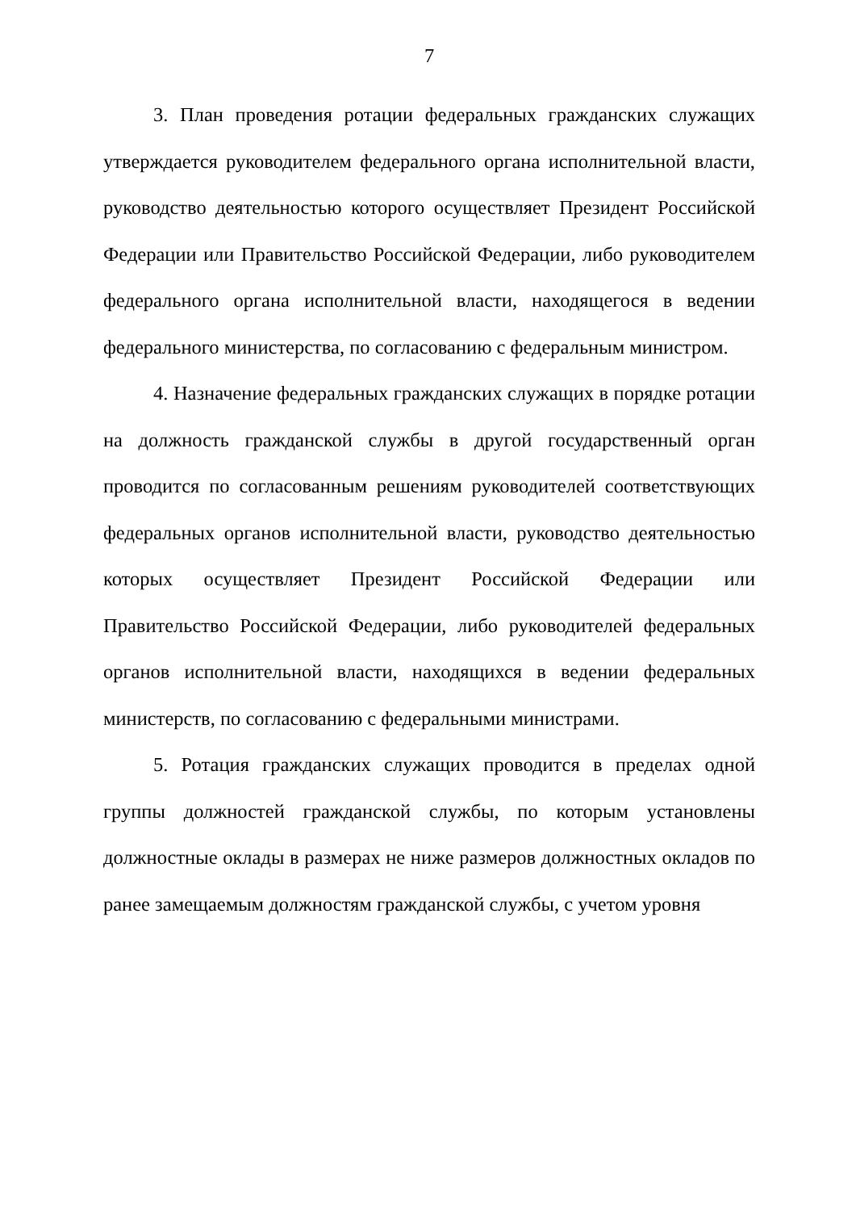7
3. План проведения ротации федеральных гражданских служащих утверждается руководителем федерального органа исполнительной власти, руководство деятельностью которого осуществляет Президент Российской Федерации или Правительство Российской Федерации, либо руководителем федерального органа исполнительной власти, находящегося в ведении федерального министерства, по согласованию с федеральным министром.
4. Назначение федеральных гражданских служащих в порядке ротации на должность гражданской службы в другой государственный орган проводится по согласованным решениям руководителей соответствующих федеральных органов исполнительной власти, руководство деятельностью которых осуществляет Президент Российской Федерации или Правительство Российской Федерации, либо руководителей федеральных органов исполнительной власти, находящихся в ведении федеральных министерств, по согласованию с федеральными министрами.
5. Ротация гражданских служащих проводится в пределах одной группы должностей гражданской службы, по которым установлены должностные оклады в размерах не ниже размеров должностных окладов по ранее замещаемым должностям гражданской службы, с учетом уровня